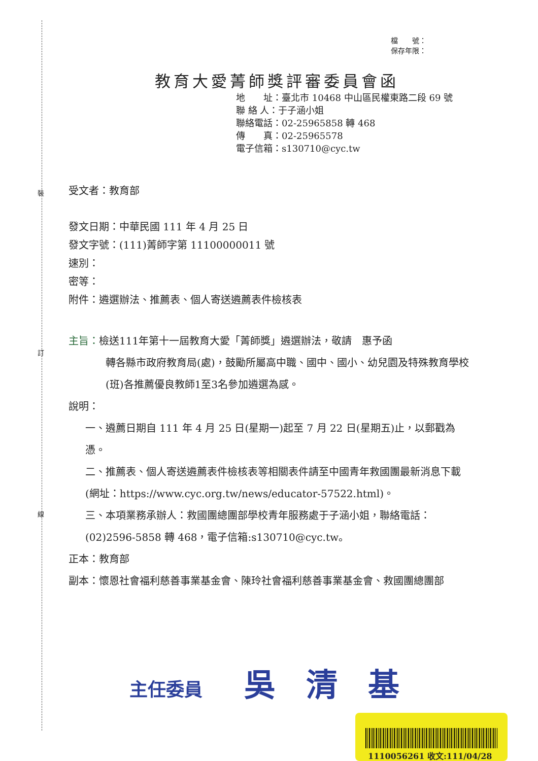裝
訂
線
檔　　號：
保存年限：
教育大愛菁師獎評審委員會函
地　　址：臺北市 10468 中山區民權東路二段 69 號
聯 絡 人：于子涵小姐
聯絡電話：02-25965858 轉 468
傳　　真：02-25965578
電子信箱：s130710@cyc.tw
受文者：教育部
發文日期：中華民國 111 年 4 月 25 日
發文字號：(111)菁師字第 11100000011 號
速別：
密等：
附件：遴選辦法、推薦表、個人寄送遴薦表件檢核表
主旨：檢送111年第十一屆教育大愛「菁師獎」遴選辦法，敬請　惠予函
轉各縣市政府教育局(處)，鼓勵所屬高中職、國中、國小、幼兒園及特殊教育學校(班)各推薦優良教師1至3名參加遴選為感。
說明：
一、遴薦日期自 111 年 4 月 25 日(星期一)起至 7 月 22 日(星期五)止，以郵戳為憑。
二、推薦表、個人寄送遴薦表件檢核表等相關表件請至中國青年救國團最新消息下載(網址：https://www.cyc.org.tw/news/educator-57522.html)。
三、本項業務承辦人：救國團總團部學校青年服務處于子涵小姐，聯絡電話：(02)2596-5858 轉 468，電子信箱:s130710@cyc.tw。
正本：教育部
副本：懷恩社會福利慈善事業基金會、陳玲社會福利慈善事業基金會、救國團總團部
主任委員 吳清基
1110056261 收文:111/04/28